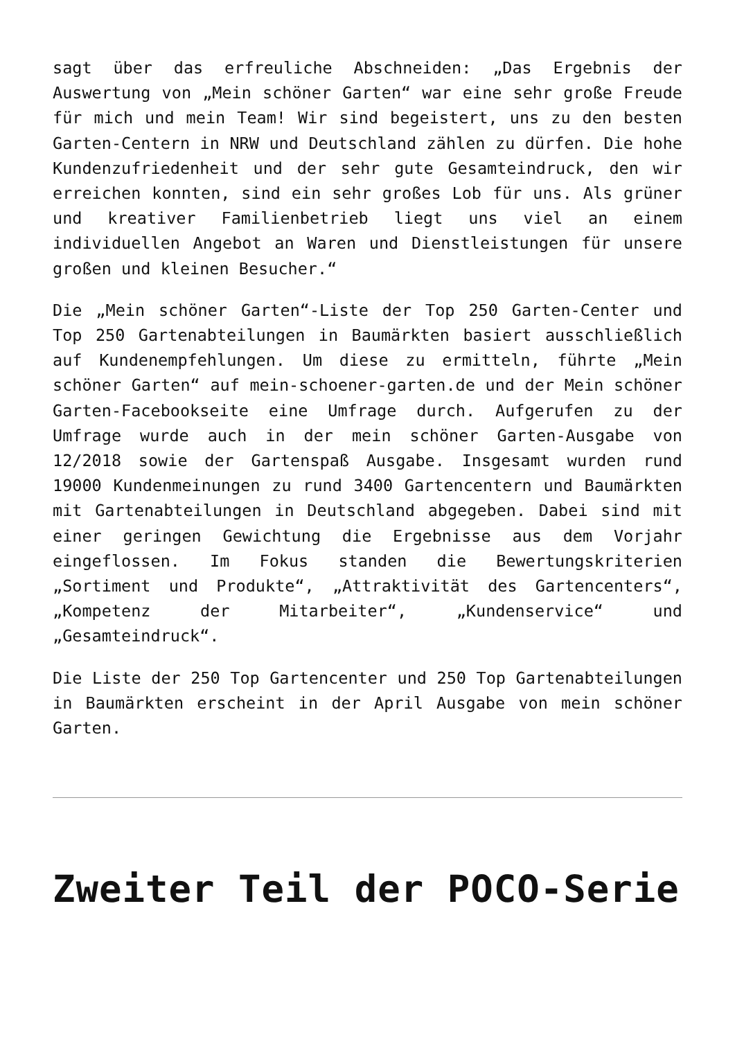sagt über das erfreuliche Abschneiden: „Das Ergebnis der Auswertung von „Mein schöner Garten“ war eine sehr große Freude für mich und mein Team! Wir sind begeistert, uns zu den besten Garten-Centern in NRW und Deutschland zählen zu dürfen. Die hohe Kundenzufriedenheit und der sehr gute Gesamteindruck, den wir erreichen konnten, sind ein sehr großes Lob für uns. Als grüner und kreativer Familienbetrieb liegt uns viel an einem individuellen Angebot an Waren und Dienstleistungen für unsere großen und kleinen Besucher.“
Die „Mein schöner Garten“-Liste der Top 250 Garten-Center und Top 250 Gartenabteilungen in Baumärkten basiert ausschließlich auf Kundenempfehlungen. Um diese zu ermitteln, führte „Mein schöner Garten“ auf mein-schoener-garten.de und der Mein schöner Garten-Facebookseite eine Umfrage durch. Aufgerufen zu der Umfrage wurde auch in der mein schöner Garten-Ausgabe von 12/2018 sowie der Gartenspaß Ausgabe. Insgesamt wurden rund 19000 Kundenmeinungen zu rund 3400 Gartencentern und Baumärkten mit Gartenabteilungen in Deutschland abgegeben. Dabei sind mit einer geringen Gewichtung die Ergebnisse aus dem Vorjahr eingeflossen. Im Fokus standen die Bewertungskriterien „Sortiment und Produkte“, „Attraktivität des Gartencenters“, „Kompetenz der Mitarbeiter“, „Kundenservice“ und „Gesamteindruck“.
Die Liste der 250 Top Gartencenter und 250 Top Gartenabteilungen in Baumärkten erscheint in der April Ausgabe von mein schöner Garten.
Zweiter Teil der POCO-Serie